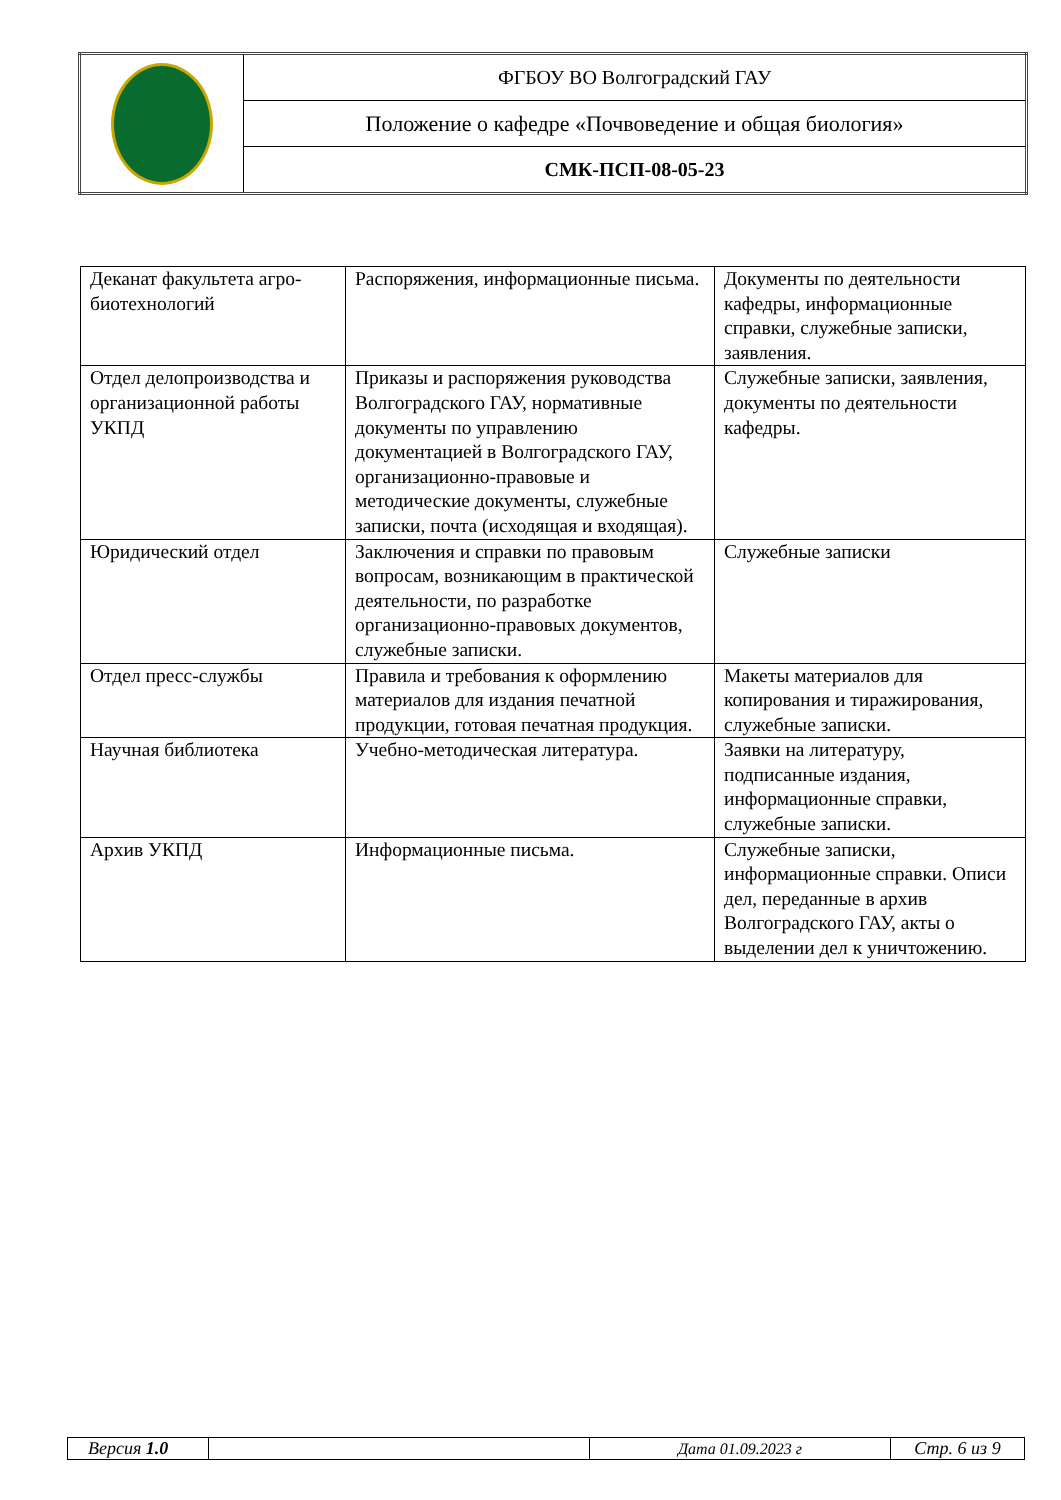| | ФГБОУ ВО Волгоградский ГАУ |
| | Положение о кафедре «Почвоведение и общая биология» |
| | СМК-ПСП-08-05-23 |
| Деканат факультета агро-биотехнологий | Распоряжения, информационные письма. | Документы по деятельности кафедры, информационные справки, служебные записки, заявления. |
| Отдел делопроизводства и организационной работы УКПД | Приказы и распоряжения руководства Волгоградского ГАУ, нормативные документы по управлению документацией в Волгоградского ГАУ, организационно-правовые и методические документы, служебные записки, почта (исходящая и входящая). | Служебные записки, заявления, документы по деятельности кафедры. |
| Юридический отдел | Заключения и справки по правовым вопросам, возникающим в практической деятельности, по разработке организационно-правовых документов, служебные записки. | Служебные записки |
| Отдел пресс-службы | Правила и требования к оформлению материалов для издания печатной продукции, готовая печатная продукция. | Макеты материалов для копирования и тиражирования, служебные записки. |
| Научная библиотека | Учебно-методическая литература. | Заявки на литературу, подписанные издания, информационные справки, служебные записки. |
| Архив УКПД | Информационные письма. | Служебные записки, информационные справки. Описи дел, переданные в архив Волгоградского ГАУ, акты о выделении дел к уничтожению. |
| Версия 1.0 | | Дата 01.09.2023 г | Стр. 6 из 9 |